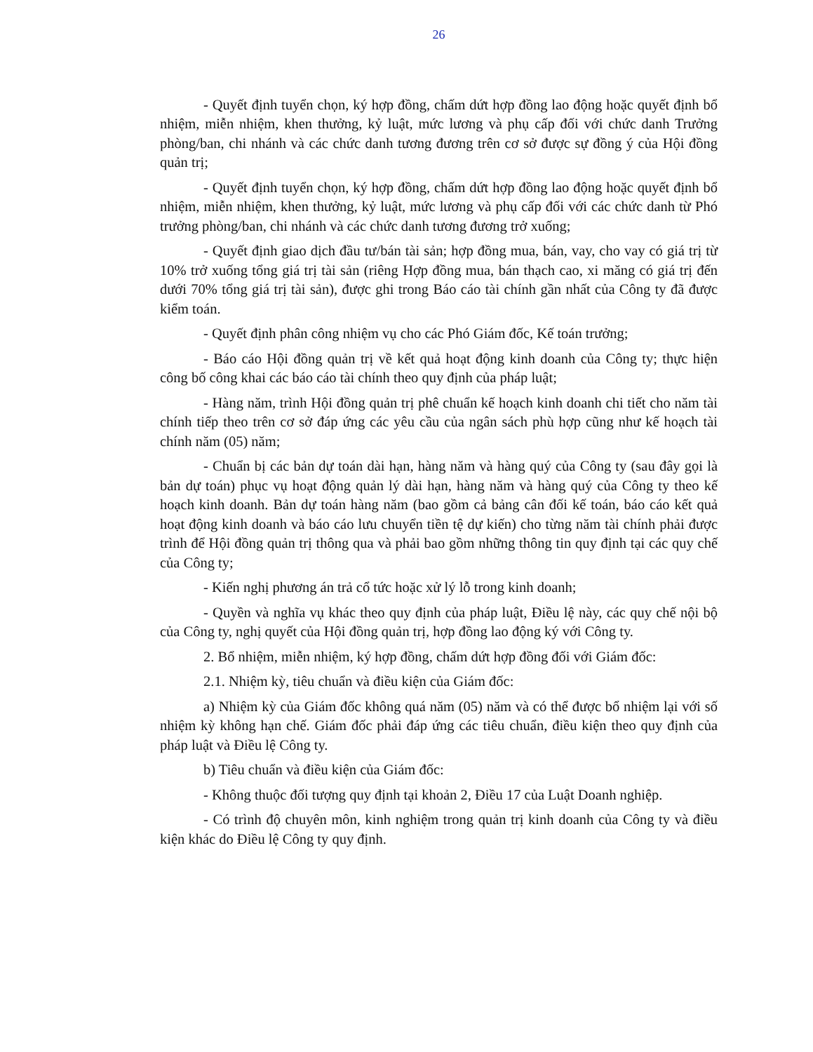26
- Quyết định tuyển chọn, ký hợp đồng, chấm dứt hợp đồng lao động hoặc quyết định bổ nhiệm, miễn nhiệm, khen thưởng, kỷ luật, mức lương và phụ cấp đối với chức danh Trưởng phòng/ban, chi nhánh và các chức danh tương đương trên cơ sở được sự đồng ý của Hội đồng quản trị;
- Quyết định tuyển chọn, ký hợp đồng, chấm dứt hợp đồng lao động hoặc quyết định bổ nhiệm, miễn nhiệm, khen thưởng, kỷ luật, mức lương và phụ cấp đối với các chức danh từ Phó trưởng phòng/ban, chi nhánh và các chức danh tương đương trở xuống;
- Quyết định giao dịch đầu tư/bán tài sản; hợp đồng mua, bán, vay, cho vay có giá trị từ 10% trở xuống tổng giá trị tài sản (riêng Hợp đồng mua, bán thạch cao, xi măng có giá trị đến dưới 70% tổng giá trị tài sản), được ghi trong Báo cáo tài chính gần nhất của Công ty đã được kiểm toán.
- Quyết định phân công nhiệm vụ cho các Phó Giám đốc, Kế toán trưởng;
- Báo cáo Hội đồng quản trị về kết quả hoạt động kinh doanh của Công ty; thực hiện công bố công khai các báo cáo tài chính theo quy định của pháp luật;
- Hàng năm, trình Hội đồng quản trị phê chuẩn kế hoạch kinh doanh chi tiết cho năm tài chính tiếp theo trên cơ sở đáp ứng các yêu cầu của ngân sách phù hợp cũng như kế hoạch tài chính năm (05) năm;
- Chuẩn bị các bản dự toán dài hạn, hàng năm và hàng quý của Công ty (sau đây gọi là bản dự toán) phục vụ hoạt động quản lý dài hạn, hàng năm và hàng quý của Công ty theo kế hoạch kinh doanh. Bản dự toán hàng năm (bao gồm cả bảng cân đối kế toán, báo cáo kết quả hoạt động kinh doanh và báo cáo lưu chuyển tiền tệ dự kiến) cho từng năm tài chính phải được trình để Hội đồng quản trị thông qua và phải bao gồm những thông tin quy định tại các quy chế của Công ty;
- Kiến nghị phương án trả cổ tức hoặc xử lý lỗ trong kinh doanh;
- Quyền và nghĩa vụ khác theo quy định của pháp luật, Điều lệ này, các quy chế nội bộ của Công ty, nghị quyết của Hội đồng quản trị, hợp đồng lao động ký với Công ty.
2. Bổ nhiệm, miễn nhiệm, ký hợp đồng, chấm dứt hợp đồng đối với Giám đốc:
2.1. Nhiệm kỳ, tiêu chuẩn và điều kiện của Giám đốc:
a) Nhiệm kỳ của Giám đốc không quá năm (05) năm và có thể được bổ nhiệm lại với số nhiệm kỳ không hạn chế. Giám đốc phải đáp ứng các tiêu chuẩn, điều kiện theo quy định của pháp luật và Điều lệ Công ty.
b) Tiêu chuẩn và điều kiện của Giám đốc:
- Không thuộc đối tượng quy định tại khoản 2, Điều 17 của Luật Doanh nghiệp.
- Có trình độ chuyên môn, kinh nghiệm trong quản trị kinh doanh của Công ty và điều kiện khác do Điều lệ Công ty quy định.